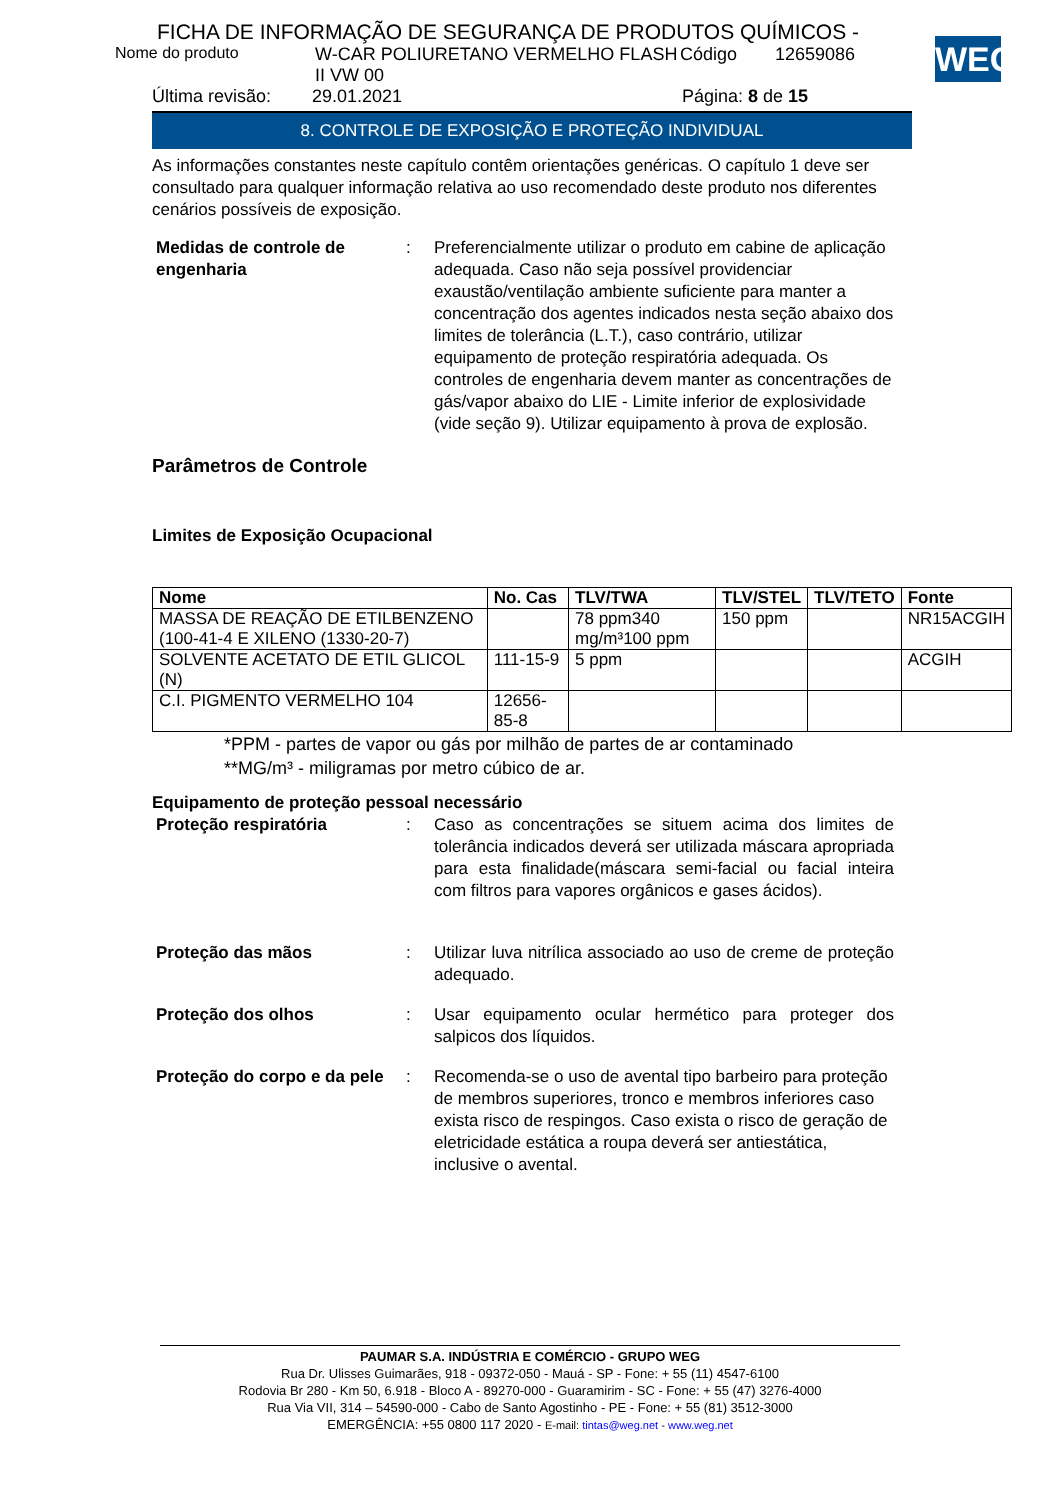WEG
FICHA DE INFORMAÇÃO DE SEGURANÇA DE PRODUTOS QUÍMICOS -
Nome do produto W-CAR POLIURETANO VERMELHO FLASH II VW 00 Código 12659086
Última revisão: 29.01.2021 Página: 8 de 15
8. CONTROLE DE EXPOSIÇÃO E PROTEÇÃO INDIVIDUAL
As informações constantes neste capítulo contêm orientações genéricas. O capítulo 1 deve ser consultado para qualquer informação relativa ao uso recomendado deste produto nos diferentes cenários possíveis de exposição.
Medidas de controle de engenharia
: Preferencialmente utilizar o produto em cabine de aplicação adequada. Caso não seja possível providenciar exaustão/ventilação ambiente suficiente para manter a concentração dos agentes indicados nesta seção abaixo dos limites de tolerância (L.T.), caso contrário, utilizar equipamento de proteção respiratória adequada. Os controles de engenharia devem manter as concentrações de gás/vapor abaixo do LIE - Limite inferior de explosividade (vide seção 9). Utilizar equipamento à prova de explosão.
Parâmetros de Controle
Limites de Exposição Ocupacional
| Nome | No. Cas | TLV/TWA | TLV/STEL | TLV/TETO | Fonte |
| --- | --- | --- | --- | --- | --- |
| MASSA DE REAÇÃO DE ETILBENZENO (100-41-4 E XILENO (1330-20-7) | | 78 ppm340 mg/m³100 ppm | 150 ppm | | NR15ACGIH |
| SOLVENTE ACETATO DE ETIL GLICOL (N) | 111-15-9 | 5 ppm | | | ACGIH |
| C.I. PIGMENTO VERMELHO 104 | 12656-85-8 | | | | |
*PPM - partes de vapor ou gás por milhão de partes de ar contaminado
**MG/m³ - miligramas por metro cúbico de ar.
Equipamento de proteção pessoal necessário
Proteção respiratória : Caso as concentrações se situem acima dos limites de tolerância indicados deverá ser utilizada máscara apropriada para esta finalidade(máscara semi-facial ou facial inteira com filtros para vapores orgânicos e gases ácidos).
Proteção das mãos : Utilizar luva nitrílica associado ao uso de creme de proteção adequado.
Proteção dos olhos : Usar equipamento ocular hermético para proteger dos salpicos dos líquidos.
Proteção do corpo e da pele
: Recomenda-se o uso de avental tipo barbeiro para proteção de membros superiores, tronco e membros inferiores caso exista risco de respingos. Caso exista o risco de geração de eletricidade estática a roupa deverá ser antiestática, inclusive o avental.
PAUMAR S.A. INDÚSTRIA E COMÉRCIO - GRUPO WEG
Rua Dr. Ulisses Guimarães, 918 - 09372-050 - Mauá - SP - Fone: + 55 (11) 4547-6100
Rodovia Br 280 - Km 50, 6.918 - Bloco A - 89270-000 - Guaramirim - SC - Fone: + 55 (47) 3276-4000
Rua Via VII, 314 – 54590-000 - Cabo de Santo Agostinho - PE - Fone: + 55 (81) 3512-3000
EMERGÊNCIA: +55 0800 117 2020 - E-mail: tintas@weg.net - www.weg.net